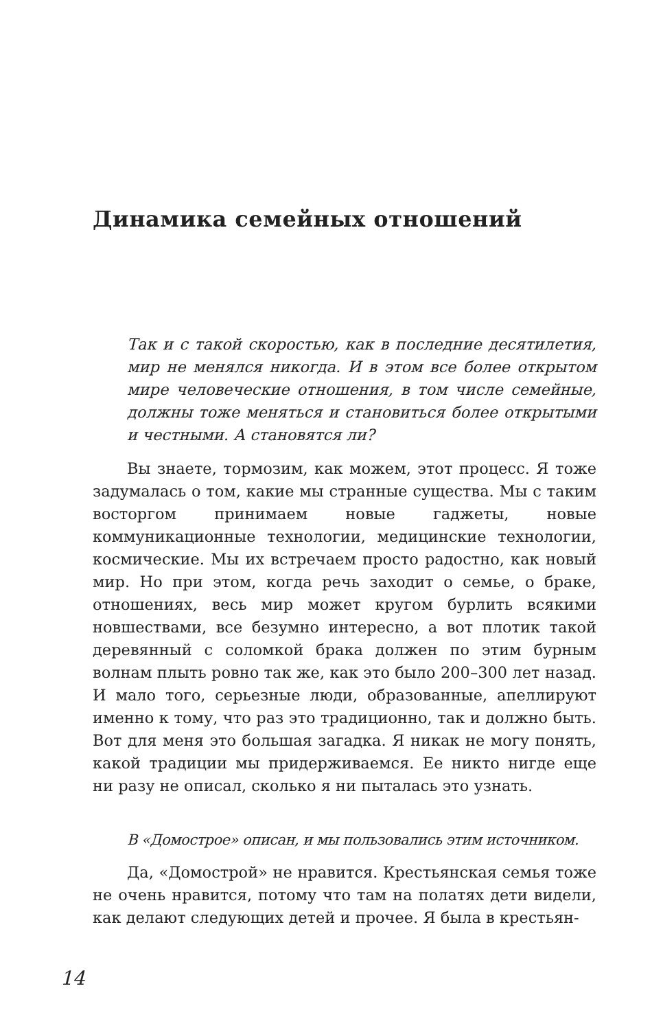Динамика семейных отношений
Так и с такой скоростью, как в последние десятилетия, мир не менялся никогда. И в этом все более открытом мире человеческие отношения, в том числе семейные, должны тоже меняться и становиться более открытыми и честными. А становятся ли?
Вы знаете, тормозим, как можем, этот процесс. Я тоже задумалась о том, какие мы странные существа. Мы с таким восторгом принимаем новые гаджеты, новые коммуникационные технологии, медицинские технологии, космические. Мы их встречаем просто радостно, как новый мир. Но при этом, когда речь заходит о семье, о браке, отношениях, весь мир может кругом бурлить всякими новшествами, все безумно интересно, а вот плотик такой деревянный с соломкой брака должен по этим бурным волнам плыть ровно так же, как это было 200–300 лет назад. И мало того, серьезные люди, образованные, апеллируют именно к тому, что раз это традиционно, так и должно быть. Вот для меня это большая загадка. Я никак не могу понять, какой традиции мы придерживаемся. Ее никто нигде еще ни разу не описал, сколько я ни пыталась это узнать.
В «Домострое» описан, и мы пользовались этим источником.
Да, «Домострой» не нравится. Крестьянская семья тоже не очень нравится, потому что там на полатях дети видели, как делают следующих детей и прочее. Я была в крестьян-
14